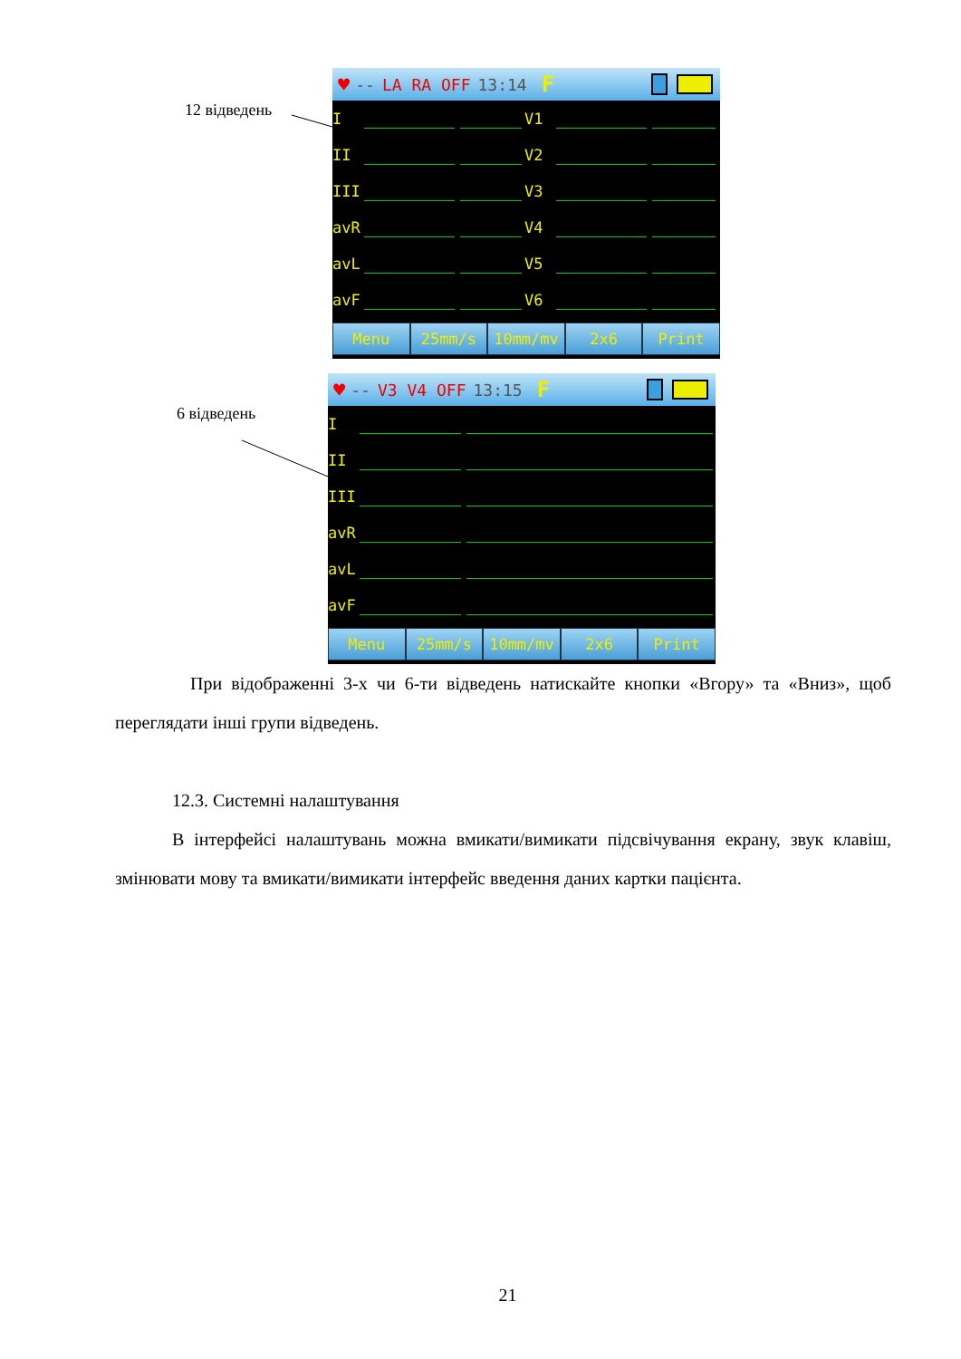12 відведень
♥ -- LA RA OFF 13:14 F
I V1
II V2
III V3
avR V4
avL V5
avF V6
Menu 25mm/s 10mm/mv 2x6 Print
6 відведень
♥ -- V3 V4 OFF 13:15 F
I
II
III
avR
avL
avF
Menu 25mm/s 10mm/mv 2x6 Print
При відображенні 3-х чи 6-ти відведень натискайте кнопки «Вгору» та «Вниз», щоб переглядати інші групи відведень.
12.3. Системні налаштування
В інтерфейсі налаштувань можна вмикати/вимикати підсвічування екрану, звук клавіш, змінювати мову та вмикати/вимикати інтерфейс введення даних картки пацієнта.
21